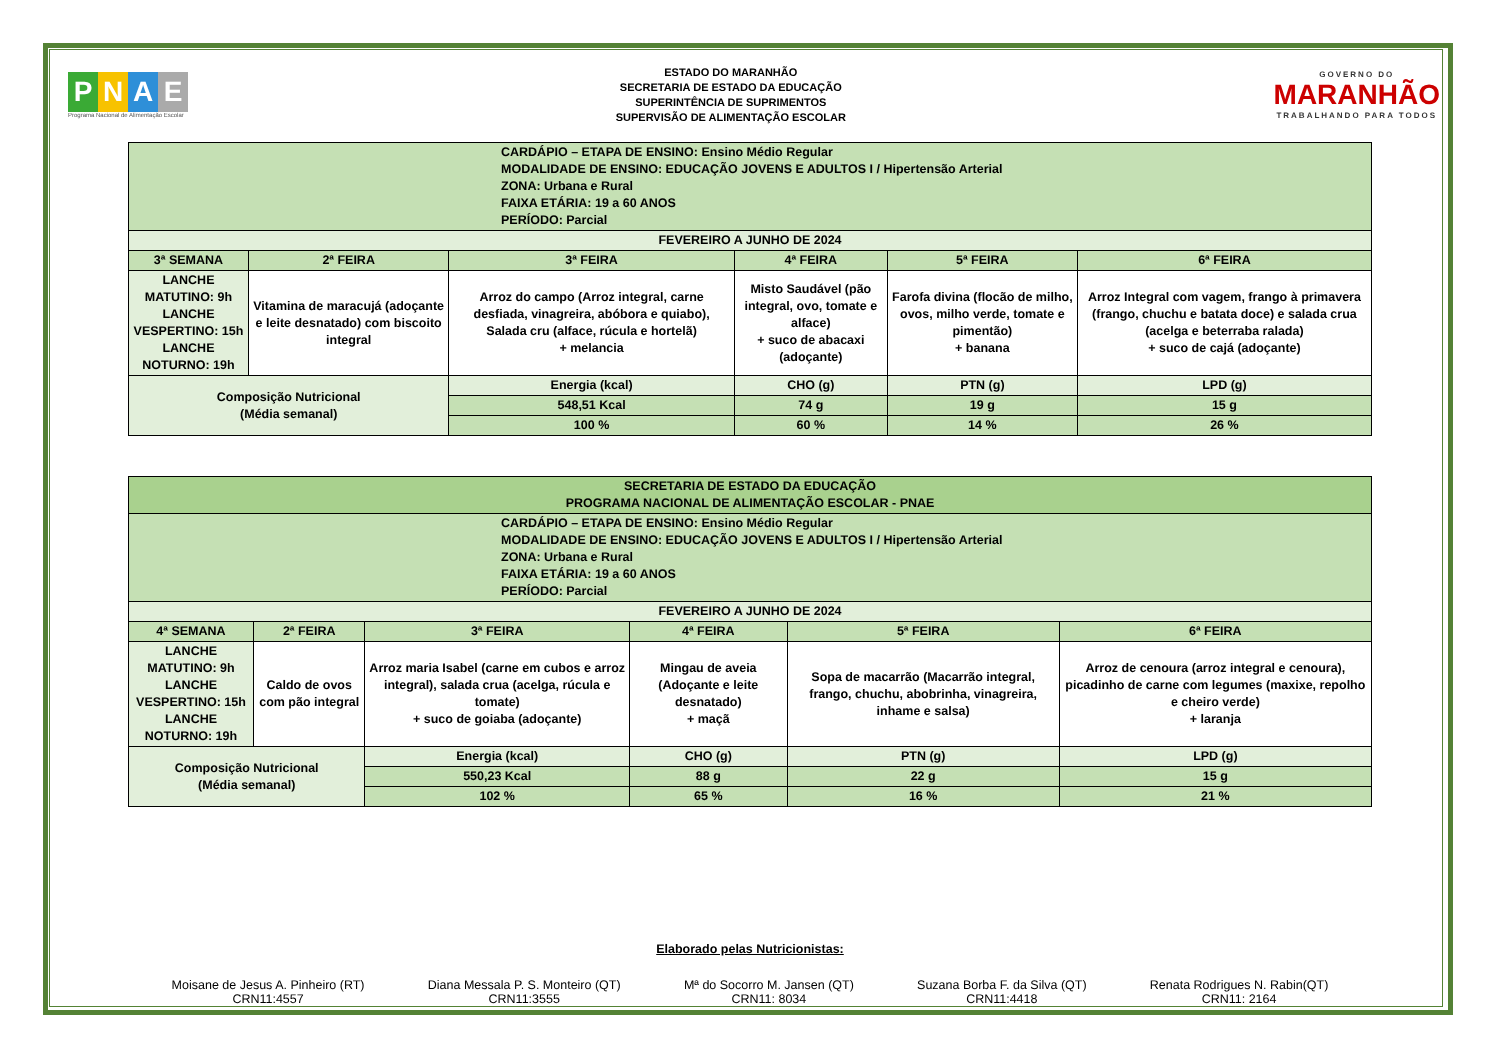PNAE
Programa Nacional de Alimentação Escolar
ESTADO DO MARANHÃO
SECRETARIA DE ESTADO DA EDUCAÇÃO
SUPERINTÊNCIA DE SUPRIMENTOS
SUPERVISÃO DE ALIMENTAÇÃO ESCOLAR
GOVERNO DO
MARANHÃO
TRABALHANDO PARA TODOS
| CARDÁPIO – ETAPA DE ENSINO: Ensino Médio Regular MODALIDADE DE ENSINO: EDUCAÇÃO JOVENS E ADULTOS I / Hipertensão Arterial ZONA: Urbana e Rural FAIXA ETÁRIA: 19 a 60 ANOS PERÍODO: Parcial | | | | | |
| FEVEREIRO A JUNHO DE 2024 | | | | | |
| 3ª SEMANA | 2ª FEIRA | 3ª FEIRA | 4ª FEIRA | 5ª FEIRA | 6ª FEIRA |
| LANCHE MATUTINO: 9h LANCHE VESPERTINO: 15h LANCHE NOTURNO: 19h | Vitamina de maracujá (adoçante e leite desnatado) com biscoito integral | Arroz do campo (Arroz integral, carne desfiada, vinagreira, abóbora e quiabo), Salada cru (alface, rúcula e hortelã) + melancia | Misto Saudável (pão integral, ovo, tomate e alface) + suco de abacaxi (adoçante) | Farofa divina (flocão de milho, ovos, milho verde, tomate e pimentão) + banana | Arroz Integral com vagem, frango à primavera (frango, chuchu e batata doce) e salada crua (acelga e beterraba ralada) + suco de cajá (adoçante) |
| Composição Nutricional (Média semanal) | | Energia (kcal) | CHO (g) | PTN (g) | LPD (g) |
| | | 548,51 Kcal | 74 g | 19 g | 15 g |
| | | 100 % | 60 % | 14 % | 26 % |
| SECRETARIA DE ESTADO DA EDUCAÇÃO PROGRAMA NACIONAL DE ALIMENTAÇÃO ESCOLAR - PNAE | | | | | |
| CARDÁPIO – ETAPA DE ENSINO: Ensino Médio Regular MODALIDADE DE ENSINO: EDUCAÇÃO JOVENS E ADULTOS I / Hipertensão Arterial ZONA: Urbana e Rural FAIXA ETÁRIA: 19 a 60 ANOS PERÍODO: Parcial | | | | | |
| FEVEREIRO A JUNHO DE 2024 | | | | | |
| 4ª SEMANA | 2ª FEIRA | 3ª FEIRA | 4ª FEIRA | 5ª FEIRA | 6ª FEIRA |
| LANCHE MATUTINO: 9h LANCHE VESPERTINO: 15h LANCHE NOTURNO: 19h | Caldo de ovos com pão integral | Arroz maria Isabel (carne em cubos e arroz integral), salada crua (acelga, rúcula e tomate) + suco de goiaba (adoçante) | Mingau de aveia (Adoçante e leite desnatado) + maçã | Sopa de macarrão (Macarrão integral, frango, chuchu, abobrinha, vinagreira, inhame e salsa) | Arroz de cenoura (arroz integral e cenoura), picadinho de carne com legumes (maxixe, repolho e cheiro verde) + laranja |
| Composição Nutricional (Média semanal) | | Energia (kcal) | CHO (g) | PTN (g) | LPD (g) |
| | | 550,23 Kcal | 88 g | 22 g | 15 g |
| | | 102 % | 65 % | 16 % | 21 % |
Elaborado pelas Nutricionistas:
Moisane de Jesus A. Pinheiro (RT)
CRN11:4557
Diana Messala P. S. Monteiro (QT)
CRN11:3555
Mª do Socorro M. Jansen (QT)
CRN11: 8034
Suzana Borba F. da Silva (QT)
CRN11:4418
Renata Rodrigues N. Rabin(QT)
CRN11: 2164